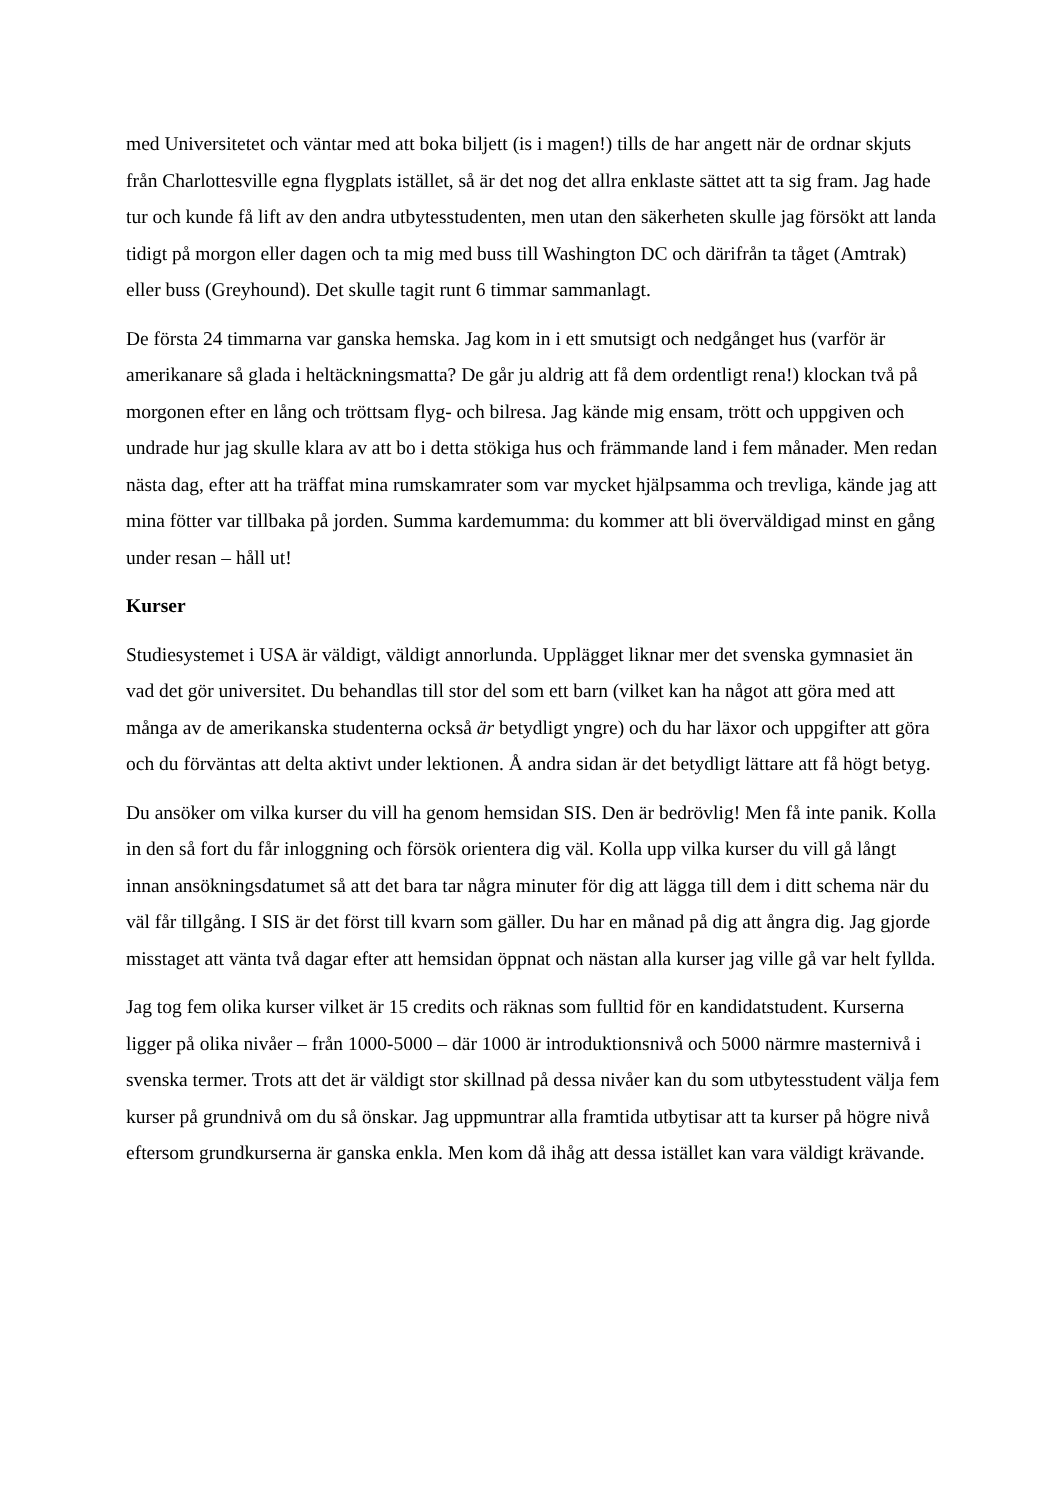med Universitetet och väntar med att boka biljett (is i magen!) tills de har angett när de ordnar skjuts från Charlottesville egna flygplats istället, så är det nog det allra enklaste sättet att ta sig fram. Jag hade tur och kunde få lift av den andra utbytesstudenten, men utan den säkerheten skulle jag försökt att landa tidigt på morgon eller dagen och ta mig med buss till Washington DC och därifrån ta tåget (Amtrak) eller buss (Greyhound). Det skulle tagit runt 6 timmar sammanlagt.
De första 24 timmarna var ganska hemska. Jag kom in i ett smutsigt och nedgånget hus (varför är amerikanare så glada i heltäckningsmatta? De går ju aldrig att få dem ordentligt rena!) klockan två på morgonen efter en lång och tröttsam flyg- och bilresa. Jag kände mig ensam, trött och uppgiven och undrade hur jag skulle klara av att bo i detta stökiga hus och främmande land i fem månader. Men redan nästa dag, efter att ha träffat mina rumskamrater som var mycket hjälpsamma och trevliga, kände jag att mina fötter var tillbaka på jorden. Summa kardemumma: du kommer att bli överväldigad minst en gång under resan – håll ut!
Kurser
Studiesystemet i USA är väldigt, väldigt annorlunda. Upplägget liknar mer det svenska gymnasiet än vad det gör universitet. Du behandlas till stor del som ett barn (vilket kan ha något att göra med att många av de amerikanska studenterna också är betydligt yngre) och du har läxor och uppgifter att göra och du förväntas att delta aktivt under lektionen. Å andra sidan är det betydligt lättare att få högt betyg.
Du ansöker om vilka kurser du vill ha genom hemsidan SIS. Den är bedrövlig! Men få inte panik. Kolla in den så fort du får inloggning och försök orientera dig väl. Kolla upp vilka kurser du vill gå långt innan ansökningsdatumet så att det bara tar några minuter för dig att lägga till dem i ditt schema när du väl får tillgång. I SIS är det först till kvarn som gäller. Du har en månad på dig att ångra dig. Jag gjorde misstaget att vänta två dagar efter att hemsidan öppnat och nästan alla kurser jag ville gå var helt fyllda.
Jag tog fem olika kurser vilket är 15 credits och räknas som fulltid för en kandidatstudent. Kurserna ligger på olika nivåer – från 1000-5000 – där 1000 är introduktionsnivå och 5000 närmre masternivå i svenska termer. Trots att det är väldigt stor skillnad på dessa nivåer kan du som utbytesstudent välja fem kurser på grundnivå om du så önskar. Jag uppmuntrar alla framtida utbytisar att ta kurser på högre nivå eftersom grundkurserna är ganska enkla. Men kom då ihåg att dessa istället kan vara väldigt krävande.